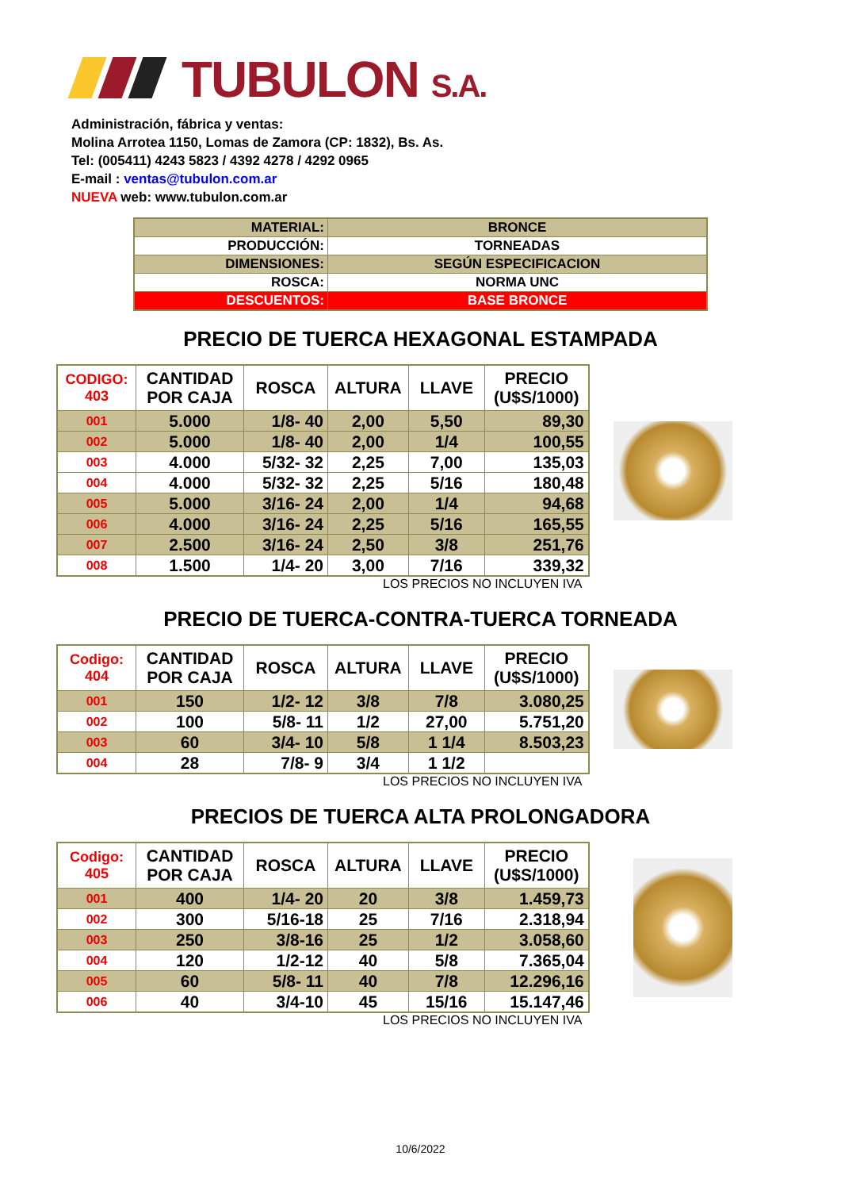TUBULON S.A.
Administración, fábrica y ventas:
Molina Arrotea 1150, Lomas de Zamora (CP: 1832), Bs. As.
Tel: (005411) 4243 5823 / 4392 4278 / 4292 0965
E-mail : ventas@tubulon.com.ar
NUEVA web: www.tubulon.com.ar
| MATERIAL: | BRONCE |
| PRODUCCIÓN: | TORNEADAS |
| DIMENSIONES: | SEGÚN ESPECIFICACION |
| ROSCA: | NORMA UNC |
| DESCUENTOS: | BASE BRONCE |
PRECIO DE TUERCA HEXAGONAL ESTAMPADA
| CODIGO: 403 | CANTIDAD POR CAJA | ROSCA | ALTURA | LLAVE | PRECIO (U$S/1000) |
| --- | --- | --- | --- | --- | --- |
| 001 | 5.000 | 1/8- 40 | 2,00 | 5,50 | 89,30 |
| 002 | 5.000 | 1/8- 40 | 2,00 | 1/4 | 100,55 |
| 003 | 4.000 | 5/32- 32 | 2,25 | 7,00 | 135,03 |
| 004 | 4.000 | 5/32- 32 | 2,25 | 5/16 | 180,48 |
| 005 | 5.000 | 3/16- 24 | 2,00 | 1/4 | 94,68 |
| 006 | 4.000 | 3/16- 24 | 2,25 | 5/16 | 165,55 |
| 007 | 2.500 | 3/16- 24 | 2,50 | 3/8 | 251,76 |
| 008 | 1.500 | 1/4- 20 | 3,00 | 7/16 | 339,32 |
LOS PRECIOS NO INCLUYEN IVA
PRECIO DE TUERCA-CONTRA-TUERCA TORNEADA
| Codigo: 404 | CANTIDAD POR CAJA | ROSCA | ALTURA | LLAVE | PRECIO (U$S/1000) |
| --- | --- | --- | --- | --- | --- |
| 001 | 150 | 1/2- 12 | 3/8 | 7/8 | 3.080,25 |
| 002 | 100 | 5/8- 11 | 1/2 | 27,00 | 5.751,20 |
| 003 | 60 | 3/4- 10 | 5/8 | 1 1/4 | 8.503,23 |
| 004 | 28 | 7/8- 9 | 3/4 | 1 1/2 | |
LOS PRECIOS NO INCLUYEN IVA
PRECIOS DE TUERCA ALTA PROLONGADORA
| Codigo: 405 | CANTIDAD POR CAJA | ROSCA | ALTURA | LLAVE | PRECIO (U$S/1000) |
| --- | --- | --- | --- | --- | --- |
| 001 | 400 | 1/4- 20 | 20 | 3/8 | 1.459,73 |
| 002 | 300 | 5/16-18 | 25 | 7/16 | 2.318,94 |
| 003 | 250 | 3/8-16 | 25 | 1/2 | 3.058,60 |
| 004 | 120 | 1/2-12 | 40 | 5/8 | 7.365,04 |
| 005 | 60 | 5/8- 11 | 40 | 7/8 | 12.296,16 |
| 006 | 40 | 3/4-10 | 45 | 15/16 | 15.147,46 |
LOS PRECIOS NO INCLUYEN IVA
10/6/2022